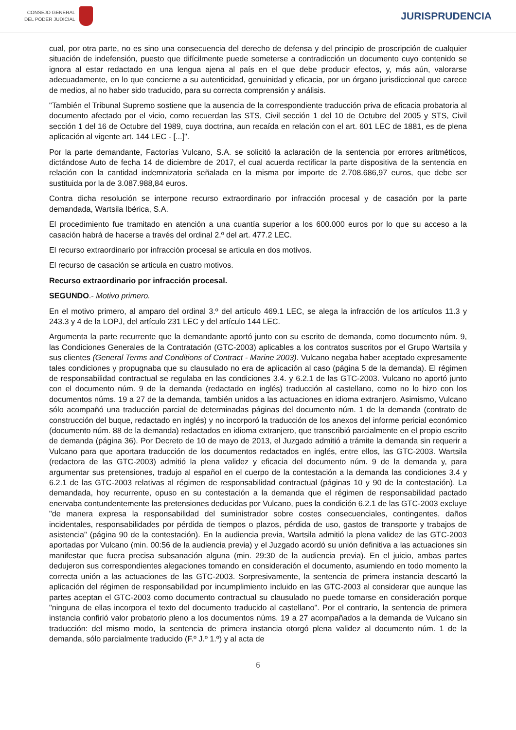CONSEJO GENERAL
DEL PODER JUDICIAL
JURISPRUDENCIA
cual, por otra parte, no es sino una consecuencia del derecho de defensa y del principio de proscripción de cualquier situación de indefensión, puesto que difícilmente puede someterse a contradicción un documento cuyo contenido se ignora al estar redactado en una lengua ajena al país en el que debe producir efectos, y, más aún, valorarse adecuadamente, en lo que concierne a su autenticidad, genuinidad y eficacia, por un órgano jurisdiccional que carece de medios, al no haber sido traducido, para su correcta comprensión y análisis.
"También el Tribunal Supremo sostiene que la ausencia de la correspondiente traducción priva de eficacia probatoria al documento afectado por el vicio, como recuerdan las STS, Civil sección 1 del 10 de Octubre del 2005 y STS, Civil sección 1 del 16 de Octubre del 1989, cuya doctrina, aun recaída en relación con el art. 601 LEC de 1881, es de plena aplicación al vigente art. 144 LEC - [...]".
Por la parte demandante, Factorías Vulcano, S.A. se solicitó la aclaración de la sentencia por errores aritméticos, dictándose Auto de fecha 14 de diciembre de 2017, el cual acuerda rectificar la parte dispositiva de la sentencia en relación con la cantidad indemnizatoria señalada en la misma por importe de 2.708.686,97 euros, que debe ser sustituida por la de 3.087.988,84 euros.
Contra dicha resolución se interpone recurso extraordinario por infracción procesal y de casación por la parte demandada, Wartsila Ibérica, S.A.
El procedimiento fue tramitado en atención a una cuantía superior a los 600.000 euros por lo que su acceso a la casación habrá de hacerse a través del ordinal 2.º del art. 477.2 LEC.
El recurso extraordinario por infracción procesal se articula en dos motivos.
El recurso de casación se articula en cuatro motivos.
Recurso extraordinario por infracción procesal.
SEGUNDO.- Motivo primero.
En el motivo primero, al amparo del ordinal 3.º del artículo 469.1 LEC, se alega la infracción de los artículos 11.3 y 243.3 y 4 de la LOPJ, del artículo 231 LEC y del artículo 144 LEC.
Argumenta la parte recurrente que la demandante aportó junto con su escrito de demanda, como documento núm. 9, las Condiciones Generales de la Contratación (GTC-2003) aplicables a los contratos suscritos por el Grupo Wartsila y sus clientes (General Terms and Conditions of Contract - Marine 2003). Vulcano negaba haber aceptado expresamente tales condiciones y propugnaba que su clausulado no era de aplicación al caso (página 5 de la demanda). El régimen de responsabilidad contractual se regulaba en las condiciones 3.4. y 6.2.1 de las GTC-2003. Vulcano no aportó junto con el documento núm. 9 de la demanda (redactado en inglés) traducción al castellano, como no lo hizo con los documentos núms. 19 a 27 de la demanda, también unidos a las actuaciones en idioma extranjero. Asimismo, Vulcano sólo acompañó una traducción parcial de determinadas páginas del documento núm. 1 de la demanda (contrato de construcción del buque, redactado en inglés) y no incorporó la traducción de los anexos del informe pericial económico (documento núm. 88 de la demanda) redactados en idioma extranjero, que transcribió parcialmente en el propio escrito de demanda (página 36). Por Decreto de 10 de mayo de 2013, el Juzgado admitió a trámite la demanda sin requerir a Vulcano para que aportara traducción de los documentos redactados en inglés, entre ellos, las GTC-2003. Wartsila (redactora de las GTC-2003) admitió la plena validez y eficacia del documento núm. 9 de la demanda y, para argumentar sus pretensiones, tradujo al español en el cuerpo de la contestación a la demanda las condiciones 3.4 y 6.2.1 de las GTC-2003 relativas al régimen de responsabilidad contractual (páginas 10 y 90 de la contestación). La demandada, hoy recurrente, opuso en su contestación a la demanda que el régimen de responsabilidad pactado enervaba contundentemente las pretensiones deducidas por Vulcano, pues la condición 6.2.1 de las GTC-2003 excluye "de manera expresa la responsabilidad del suministrador sobre costes consecuenciales, contingentes, daños incidentales, responsabilidades por pérdida de tiempos o plazos, pérdida de uso, gastos de transporte y trabajos de asistencia" (página 90 de la contestación). En la audiencia previa, Wartsila admitió la plena validez de las GTC-2003 aportadas por Vulcano (min. 00:56 de la audiencia previa) y el Juzgado acordó su unión definitiva a las actuaciones sin manifestar que fuera precisa subsanación alguna (min. 29:30 de la audiencia previa). En el juicio, ambas partes dedujeron sus correspondientes alegaciones tomando en consideración el documento, asumiendo en todo momento la correcta unión a las actuaciones de las GTC-2003. Sorpresivamente, la sentencia de primera instancia descartó la aplicación del régimen de responsabilidad por incumplimiento incluido en las GTC-2003 al considerar que aunque las partes aceptan el GTC-2003 como documento contractual su clausulado no puede tomarse en consideración porque "ninguna de ellas incorpora el texto del documento traducido al castellano". Por el contrario, la sentencia de primera instancia confirió valor probatorio pleno a los documentos núms. 19 a 27 acompañados a la demanda de Vulcano sin traducción: del mismo modo, la sentencia de primera instancia otorgó plena validez al documento núm. 1 de la demanda, sólo parcialmente traducido (F.º J.º 1.º) y al acta de
6